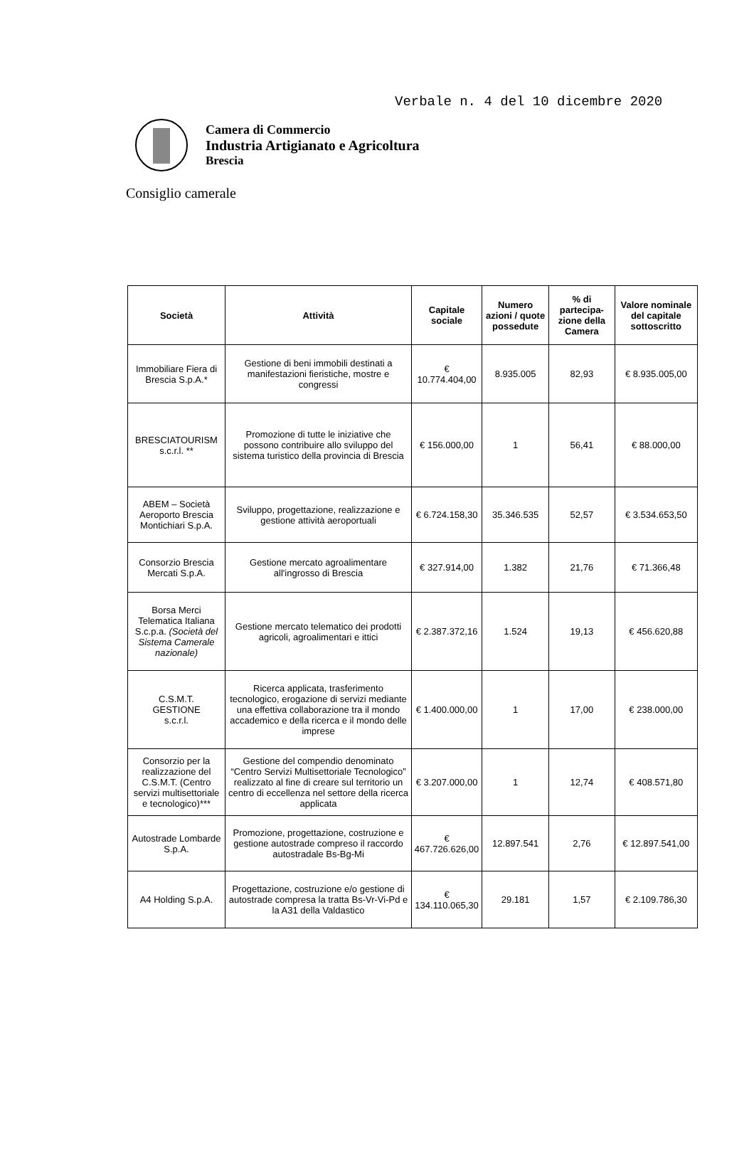Verbale n. 4 del 10 dicembre 2020
Camera di Commercio
Industria Artigianato e Agricoltura
Brescia
Consiglio camerale
| Società | Attività | Capitale sociale | Numero azioni / quote possedute | % di partecipa-zione della Camera | Valore nominale del capitale sottoscritto |
| --- | --- | --- | --- | --- | --- |
| Immobiliare Fiera di Brescia S.p.A.* | Gestione di beni immobili destinati a manifestazioni fieristiche, mostre e congressi | € 10.774.404,00 | 8.935.005 | 82,93 | € 8.935.005,00 |
| BRESCIATOURISM s.c.r.l. ** | Promozione di tutte le iniziative che possono contribuire allo sviluppo del sistema turistico della provincia di Brescia | € 156.000,00 | 1 | 56,41 | € 88.000,00 |
| ABEM – Società Aeroporto Brescia Montichiari S.p.A. | Sviluppo, progettazione, realizzazione e gestione attività aeroportuali | € 6.724.158,30 | 35.346.535 | 52,57 | € 3.534.653,50 |
| Consorzio Brescia Mercati S.p.A. | Gestione mercato agroalimentare all'ingrosso di Brescia | € 327.914,00 | 1.382 | 21,76 | € 71.366,48 |
| Borsa Merci Telematica Italiana S.c.p.a. (Società del Sistema Camerale nazionale) | Gestione mercato telematico dei prodotti agricoli, agroalimentari e ittici | € 2.387.372,16 | 1.524 | 19,13 | € 456.620,88 |
| C.S.M.T. GESTIONE s.c.r.l. | Ricerca applicata, trasferimento tecnologico, erogazione di servizi mediante una effettiva collaborazione tra il mondo accademico e della ricerca e il mondo delle imprese | € 1.400.000,00 | 1 | 17,00 | € 238.000,00 |
| Consorzio per la realizzazione del C.S.M.T. (Centro servizi multisettoriale e tecnologico)*** | Gestione del compendio denominato “Centro Servizi Multisettoriale Tecnologico” realizzato al fine di creare sul territorio un centro di eccellenza nel settore della ricerca applicata | € 3.207.000,00 | 1 | 12,74 | € 408.571,80 |
| Autostrade Lombarde S.p.A. | Promozione, progettazione, costruzione e gestione autostrade compreso il raccordo autostradale Bs-Bg-Mi | € 467.726.626,00 | 12.897.541 | 2,76 | € 12.897.541,00 |
| A4 Holding S.p.A. | Progettazione, costruzione e/o gestione di autostrade compresa la tratta Bs-Vr-Vi-Pd e la A31 della Valdastico | € 134.110.065,30 | 29.181 | 1,57 | € 2.109.786,30 |